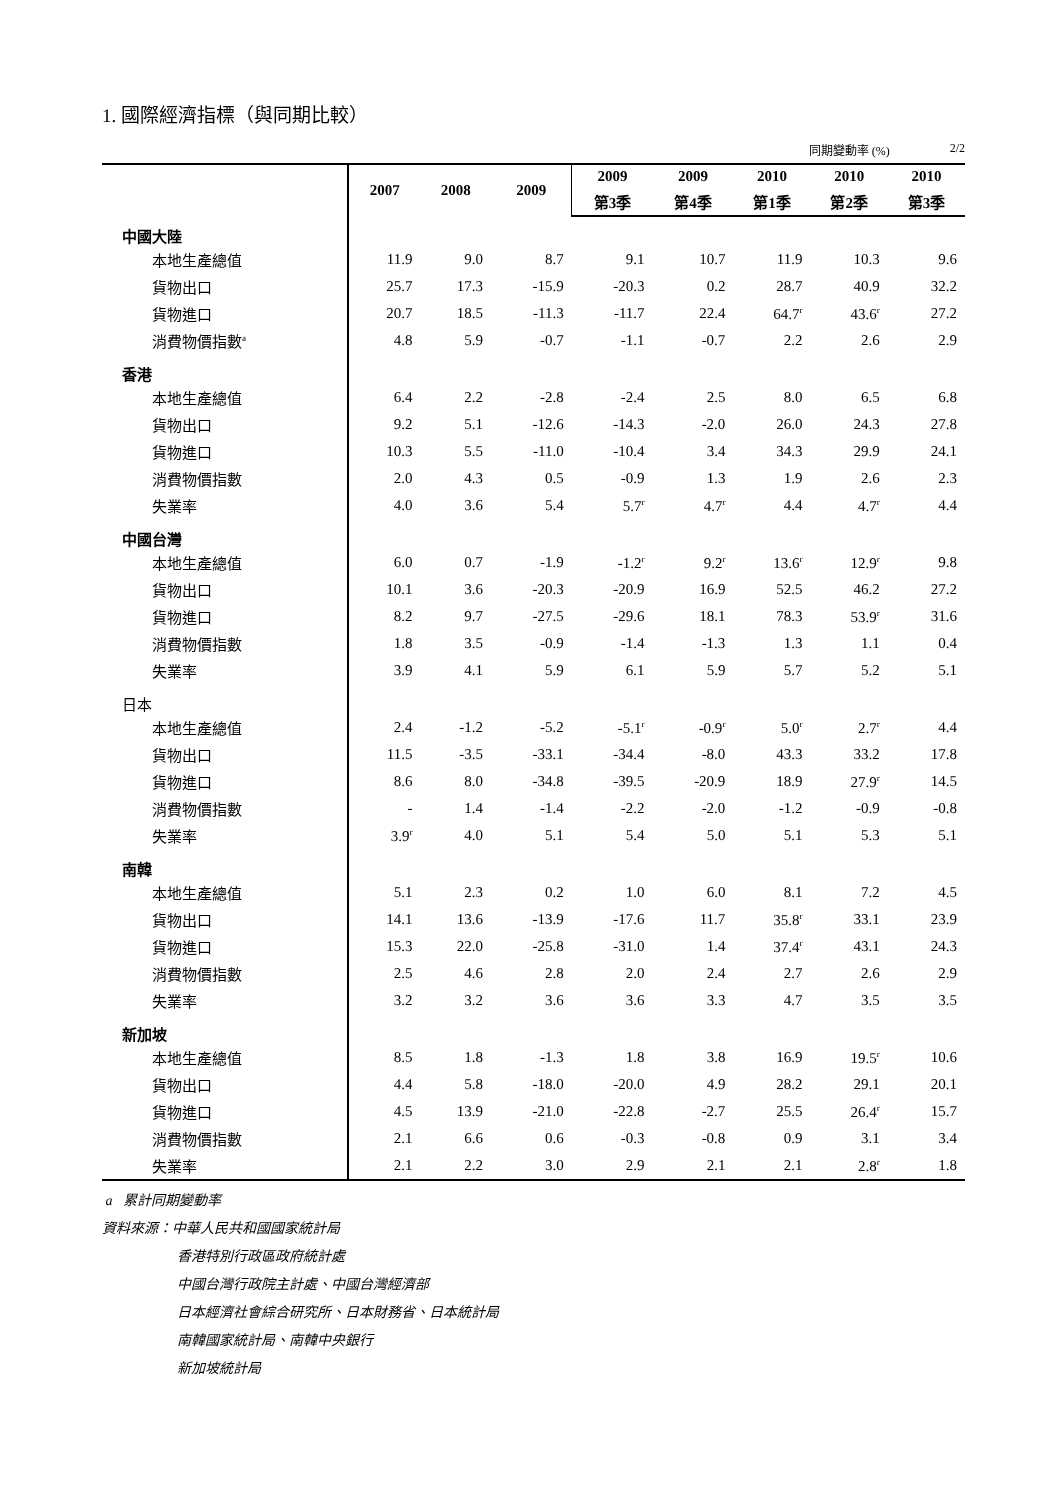1. 國際經濟指標（與同期比較）
同期變動率 (%) 2/2
| | 2007 | 2008 | 2009 | 2009 | 2009 | 2010 | 2010 | 2010 |
| --- | --- | --- | --- | --- | --- | --- | --- | --- |
| | | | | 第3季 | 第4季 | 第1季 | 第2季 | 第3季 |
| 中國大陸 | | | | | | | | |
| 本地生產總值 | 11.9 | 9.0 | 8.7 | 9.1 | 10.7 | 11.9 | 10.3 | 9.6 |
| 貨物出口 | 25.7 | 17.3 | -15.9 | -20.3 | 0.2 | 28.7 | 40.9 | 32.2 |
| 貨物進口 | 20.7 | 18.5 | -11.3 | -11.7 | 22.4 | 64.7<sup>r</sup> | 43.6<sup>r</sup> | 27.2 |
| 消費物價指數<sup>a</sup> | 4.8 | 5.9 | -0.7 | -1.1 | -0.7 | 2.2 | 2.6 | 2.9 |
| 香港 | | | | | | | | |
| 本地生產總值 | 6.4 | 2.2 | -2.8 | -2.4 | 2.5 | 8.0 | 6.5 | 6.8 |
| 貨物出口 | 9.2 | 5.1 | -12.6 | -14.3 | -2.0 | 26.0 | 24.3 | 27.8 |
| 貨物進口 | 10.3 | 5.5 | -11.0 | -10.4 | 3.4 | 34.3 | 29.9 | 24.1 |
| 消費物價指數 | 2.0 | 4.3 | 0.5 | -0.9 | 1.3 | 1.9 | 2.6 | 2.3 |
| 失業率 | 4.0 | 3.6 | 5.4 | 5.7<sup>r</sup> | 4.7<sup>r</sup> | 4.4 | 4.7<sup>r</sup> | 4.4 |
| 中國台灣 | | | | | | | | |
| 本地生產總值 | 6.0 | 0.7 | -1.9 | -1.2<sup>r</sup> | 9.2<sup>r</sup> | 13.6<sup>r</sup> | 12.9<sup>r</sup> | 9.8 |
| 貨物出口 | 10.1 | 3.6 | -20.3 | -20.9 | 16.9 | 52.5 | 46.2 | 27.2 |
| 貨物進口 | 8.2 | 9.7 | -27.5 | -29.6 | 18.1 | 78.3 | 53.9<sup>r</sup> | 31.6 |
| 消費物價指數 | 1.8 | 3.5 | -0.9 | -1.4 | -1.3 | 1.3 | 1.1 | 0.4 |
| 失業率 | 3.9 | 4.1 | 5.9 | 6.1 | 5.9 | 5.7 | 5.2 | 5.1 |
| 日本 | | | | | | | | |
| 本地生產總值 | 2.4 | -1.2 | -5.2 | -5.1<sup>r</sup> | -0.9<sup>r</sup> | 5.0<sup>r</sup> | 2.7<sup>r</sup> | 4.4 |
| 貨物出口 | 11.5 | -3.5 | -33.1 | -34.4 | -8.0 | 43.3 | 33.2 | 17.8 |
| 貨物進口 | 8.6 | 8.0 | -34.8 | -39.5 | -20.9 | 18.9 | 27.9<sup>r</sup> | 14.5 |
| 消費物價指數 | - | 1.4 | -1.4 | -2.2 | -2.0 | -1.2 | -0.9 | -0.8 |
| 失業率 | 3.9<sup>r</sup> | 4.0 | 5.1 | 5.4 | 5.0 | 5.1 | 5.3 | 5.1 |
| 南韓 | | | | | | | | |
| 本地生產總值 | 5.1 | 2.3 | 0.2 | 1.0 | 6.0 | 8.1 | 7.2 | 4.5 |
| 貨物出口 | 14.1 | 13.6 | -13.9 | -17.6 | 11.7 | 35.8<sup>r</sup> | 33.1 | 23.9 |
| 貨物進口 | 15.3 | 22.0 | -25.8 | -31.0 | 1.4 | 37.4<sup>r</sup> | 43.1 | 24.3 |
| 消費物價指數 | 2.5 | 4.6 | 2.8 | 2.0 | 2.4 | 2.7 | 2.6 | 2.9 |
| 失業率 | 3.2 | 3.2 | 3.6 | 3.6 | 3.3 | 4.7 | 3.5 | 3.5 |
| 新加坡 | | | | | | | | |
| 本地生產總值 | 8.5 | 1.8 | -1.3 | 1.8 | 3.8 | 16.9 | 19.5<sup>r</sup> | 10.6 |
| 貨物出口 | 4.4 | 5.8 | -18.0 | -20.0 | 4.9 | 28.2 | 29.1 | 20.1 |
| 貨物進口 | 4.5 | 13.9 | -21.0 | -22.8 | -2.7 | 25.5 | 26.4<sup>r</sup> | 15.7 |
| 消費物價指數 | 2.1 | 6.6 | 0.6 | -0.3 | -0.8 | 0.9 | 3.1 | 3.4 |
| 失業率 | 2.1 | 2.2 | 3.0 | 2.9 | 2.1 | 2.1 | 2.8<sup>r</sup> | 1.8 |
a 累計同期變動率
資料來源：中華人民共和國國家統計局
香港特別行政區政府統計處
中國台灣行政院主計處、中國台灣經濟部
日本經濟社會綜合研究所、日本財務省、日本統計局
南韓國家統計局、南韓中央銀行
新加坡統計局